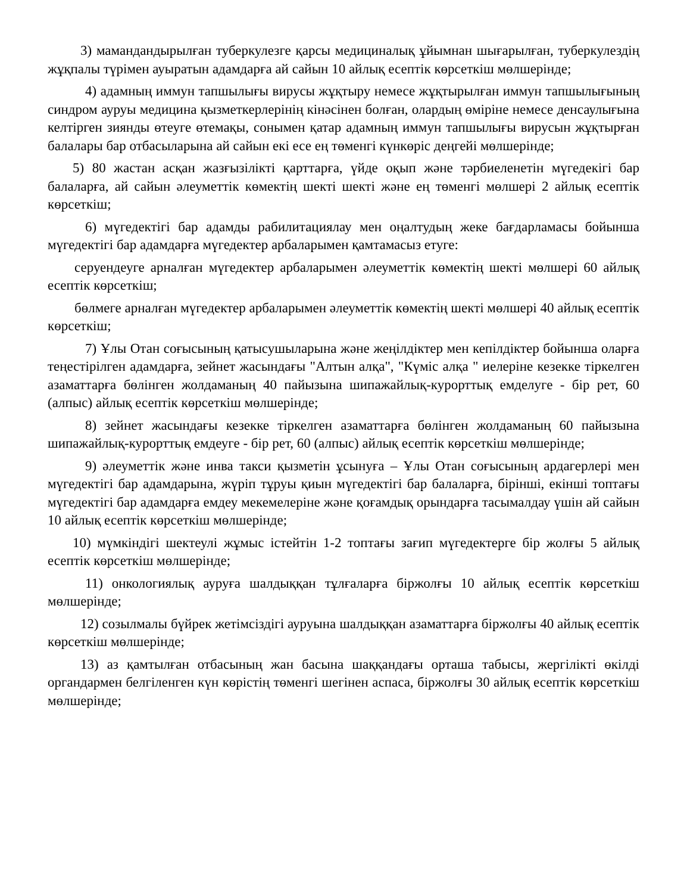3) мамандандырылған туберкулезге қарсы медициналық ұйымнан шығарылған, туберкулездің жұқпалы түрімен ауыратын адамдарға ай сайын 10 айлық есептік көрсеткіш мөлшерінде;
4) адамның иммун тапшылығы вирусы жұқтыру немесе жұқтырылған иммун тапшылығының синдром ауруы медицина қызметкерлерінің кінәсінен болған, олардың өміріне немесе денсаулығына келтірген зиянды өтеуге өтемақы, сонымен қатар адамның иммун тапшылығы вирусын жұқтырған балалары бар отбасыларына ай сайын екі есе ең төменгі күнкөріс деңгейі мөлшерінде;
5) 80 жастан асқан жазғызілікті қарттарға, үйде оқып және тәрбиеленетін мүгедекігі бар балаларға, ай сайын әлеуметтік көмектің шекті шекті және ең төменгі мөлшері 2 айлық есептік көрсеткіш;
6) мүгедектігі бар адамды рабилитациялау мен оңалтудың жеке бағдарламасы бойынша мүгедектігі бар адамдарға мүгедектер арбаларымен қамтамасыз етуге:
серуендеуге арналған мүгедектер арбаларымен әлеуметтік көмектің шекті мөлшері 60 айлық есептік көрсеткіш;
бөлмеге арналған мүгедектер арбаларымен әлеуметтік көмектің шекті мөлшері 40 айлық есептік көрсеткіш;
7) Ұлы Отан соғысының қатысушыларына және жеңілдіктер мен кепілдіктер бойынша оларға теңестірілген адамдарға, зейнет жасындағы "Алтын алқа", "Күміс алқа " иелеріне кезекке тіркелген азаматтарға бөлінген жолдаманың 40 пайызына шипажайлық-курорттық емделуге - бір рет, 60 (алпыс) айлық есептік көрсеткіш мөлшерінде;
8) зейнет жасындағы кезекке тіркелген азаматтарға бөлінген жолдаманың 60 пайызына шипажайлық-курорттық емдеуге - бір рет, 60 (алпыс) айлық есептік көрсеткіш мөлшерінде;
9) әлеуметтік және инва такси қызметін ұсынуға – Ұлы Отан соғысының ардагерлері мен мүгедектігі бар адамдарына, жүріп тұруы қиын мүгедектігі бар балаларға, бірінші, екінші топтағы мүгедектігі бар адамдарға емдеу мекемелеріне және қоғамдық орындарға тасымалдау үшін ай сайын 10 айлық есептік көрсеткіш мөлшерінде;
10) мүмкіндігі шектеулі жұмыс істейтін 1-2 топтағы зағип мүгедектерге бір жолғы 5 айлық есептік көрсеткіш мөлшерінде;
11) онкологиялық ауруға шалдыққан тұлғаларға біржолғы 10 айлық есептік көрсеткіш мөлшерінде;
12) созылмалы бүйрек жетімсіздігі ауруына шалдыққан азаматтарға біржолғы 40 айлық есептік көрсеткіш мөлшерінде;
13) аз қамтылған отбасының жан басына шаққандағы орташа табысы, жергілікті өкілді органдармен белгіленген күн көрістің төменгі шегінен аспаса, біржолғы 30 айлық есептік көрсеткіш мөлшерінде;